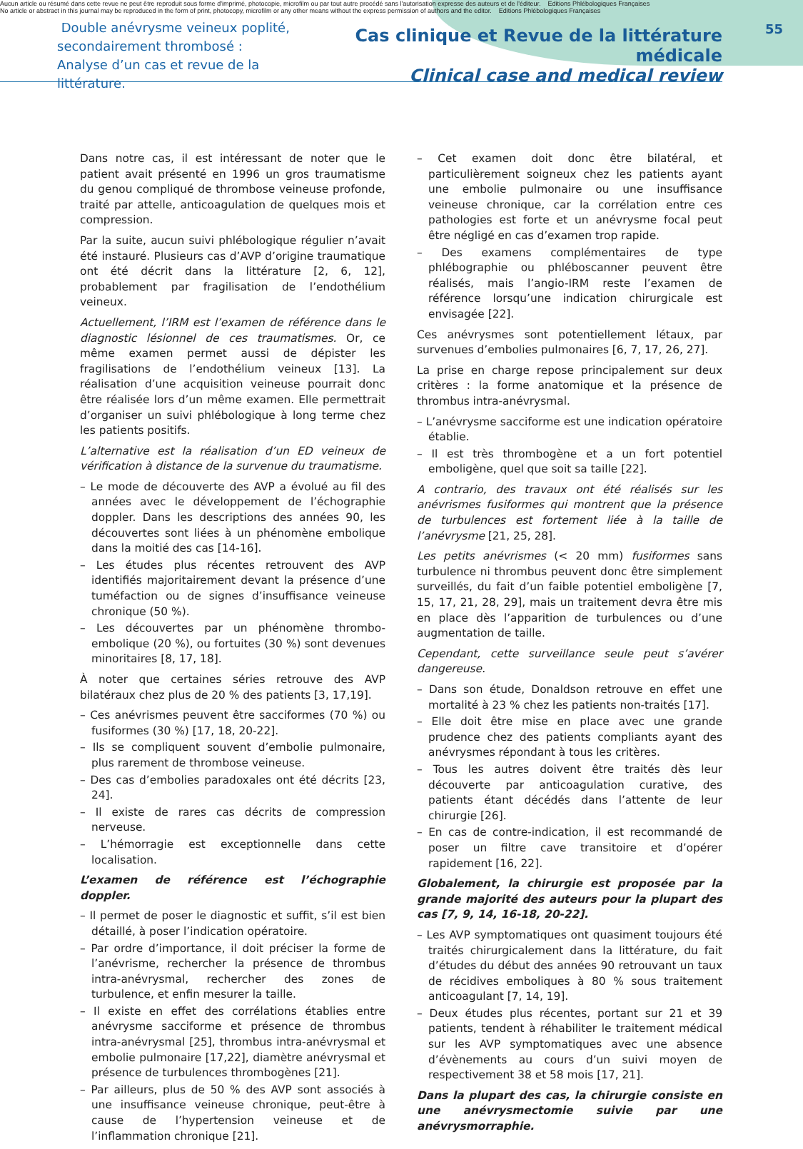Aucun article ou résumé dans cette revue ne peut être reproduit sous forme d'imprimé, photocopie, microfilm ou par tout autre procédé sans l'autorisation expresse des auteurs et de l'éditeur. Editions Phlébologiques Françaises
No article or abstract in this journal may be reproduced in the form of print, photocopy, microfilm or any other means without the express permission of authors and the editor. Editions Phlébologiques Françaises
Double anévrysme veineux poplité,
secondairement thrombosé :
Analyse d’un cas et revue de la littérature.
Cas clinique et Revue de la littérature médicale
Clinical case and medical review
55
Dans notre cas, il est intéressant de noter que le patient avait présenté en 1996 un gros traumatisme du genou compliqué de thrombose veineuse profonde, traité par attelle, anticoagulation de quelques mois et compression.
Par la suite, aucun suivi phlébologique régulier n’avait été instauré. Plusieurs cas d’AVP d’origine traumatique ont été décrit dans la littérature [2, 6, 12], probablement par fragilisation de l’endothélium veineux.
Actuellement, l’IRM est l’examen de référence dans le diagnostic lésionnel de ces traumatismes. Or, ce même examen permet aussi de dépister les fragilisations de l’endothélium veineux [13]. La réalisation d’une acquisition veineuse pourrait donc être réalisée lors d’un même examen. Elle permettrait d’organiser un suivi phlébologique à long terme chez les patients positifs.
L’alternative est la réalisation d’un ED veineux de vérification à distance de la survenue du traumatisme.
– Le mode de découverte des AVP a évolué au fil des années avec le développement de l’échographie doppler. Dans les descriptions des années 90, les découvertes sont liées à un phénomène embolique dans la moitié des cas [14-16].
– Les études plus récentes retrouvent des AVP identifiés majoritairement devant la présence d’une tuméfaction ou de signes d’insuffisance veineuse chronique (50 %).
– Les découvertes par un phénomène thrombo-embolique (20 %), ou fortuites (30 %) sont devenues minoritaires [8, 17, 18].
À noter que certaines séries retrouve des AVP bilatéraux chez plus de 20 % des patients [3, 17,19].
– Ces anévrismes peuvent être sacciformes (70 %) ou fusiformes (30 %) [17, 18, 20-22].
– Ils se compliquent souvent d’embolie pulmonaire, plus rarement de thrombose veineuse.
– Des cas d’embolies paradoxales ont été décrits [23, 24].
– Il existe de rares cas décrits de compression nerveuse.
– L’hémorragie est exceptionnelle dans cette localisation.
L’examen de référence est l’échographie doppler.
– Il permet de poser le diagnostic et suffit, s’il est bien détaillé, à poser l’indication opératoire.
– Par ordre d’importance, il doit préciser la forme de l’anévrisme, rechercher la présence de thrombus intra-anévrysmal, rechercher des zones de turbulence, et enfin mesurer la taille.
– Il existe en effet des corrélations établies entre anévrysme sacciforme et présence de thrombus intra-anévrysmal [25], thrombus intra-anévrysmal et embolie pulmonaire [17,22], diamètre anévrysmal et présence de turbulences thrombogènes [21].
– Par ailleurs, plus de 50 % des AVP sont associés à une insuffisance veineuse chronique, peut-être à cause de l’hypertension veineuse et de l’inflammation chronique [21].
– Cet examen doit donc être bilatéral, et particulièrement soigneux chez les patients ayant une embolie pulmonaire ou une insuffisance veineuse chronique, car la corrélation entre ces pathologies est forte et un anévrysme focal peut être négligé en cas d’examen trop rapide.
– Des examens complémentaires de type phlébographie ou phléboscanner peuvent être réalisés, mais l’angio-IRM reste l’examen de référence lorsqu’une indication chirurgicale est envisagée [22].
Ces anévrysmes sont potentiellement létaux, par survenues d’embolies pulmonaires [6, 7, 17, 26, 27].
La prise en charge repose principalement sur deux critères : la forme anatomique et la présence de thrombus intra-anévrysmal.
– L’anévrysme sacciforme est une indication opératoire établie.
– Il est très thrombogène et a un fort potentiel emboligène, quel que soit sa taille [22].
A contrario, des travaux ont été réalisés sur les anévrismes fusiformes qui montrent que la présence de turbulences est fortement liée à la taille de l’anévrysme [21, 25, 28].
Les petits anévrismes (< 20 mm) fusiformes sans turbulence ni thrombus peuvent donc être simplement surveillés, du fait d’un faible potentiel emboligène [7, 15, 17, 21, 28, 29], mais un traitement devra être mis en place dès l’apparition de turbulences ou d’une augmentation de taille.
Cependant, cette surveillance seule peut s’avérer dangereuse.
– Dans son étude, Donaldson retrouve en effet une mortalité à 23 % chez les patients non-traités [17].
– Elle doit être mise en place avec une grande prudence chez des patients compliants ayant des anévrysmes répondant à tous les critères.
– Tous les autres doivent être traités dès leur découverte par anticoagulation curative, des patients étant décédés dans l’attente de leur chirurgie [26].
– En cas de contre-indication, il est recommandé de poser un filtre cave transitoire et d’opérer rapidement [16, 22].
Globalement, la chirurgie est proposée par la grande majorité des auteurs pour la plupart des cas [7, 9, 14, 16-18, 20-22].
– Les AVP symptomatiques ont quasiment toujours été traités chirurgicalement dans la littérature, du fait d’études du début des années 90 retrouvant un taux de récidives emboliques à 80 % sous traitement anticoagulant [7, 14, 19].
– Deux études plus récentes, portant sur 21 et 39 patients, tendent à réhabiliter le traitement médical sur les AVP symptomatiques avec une absence d’évènements au cours d’un suivi moyen de respectivement 38 et 58 mois [17, 21].
Dans la plupart des cas, la chirurgie consiste en une anévrysmectomie suivie par une anévrysmorraphie.